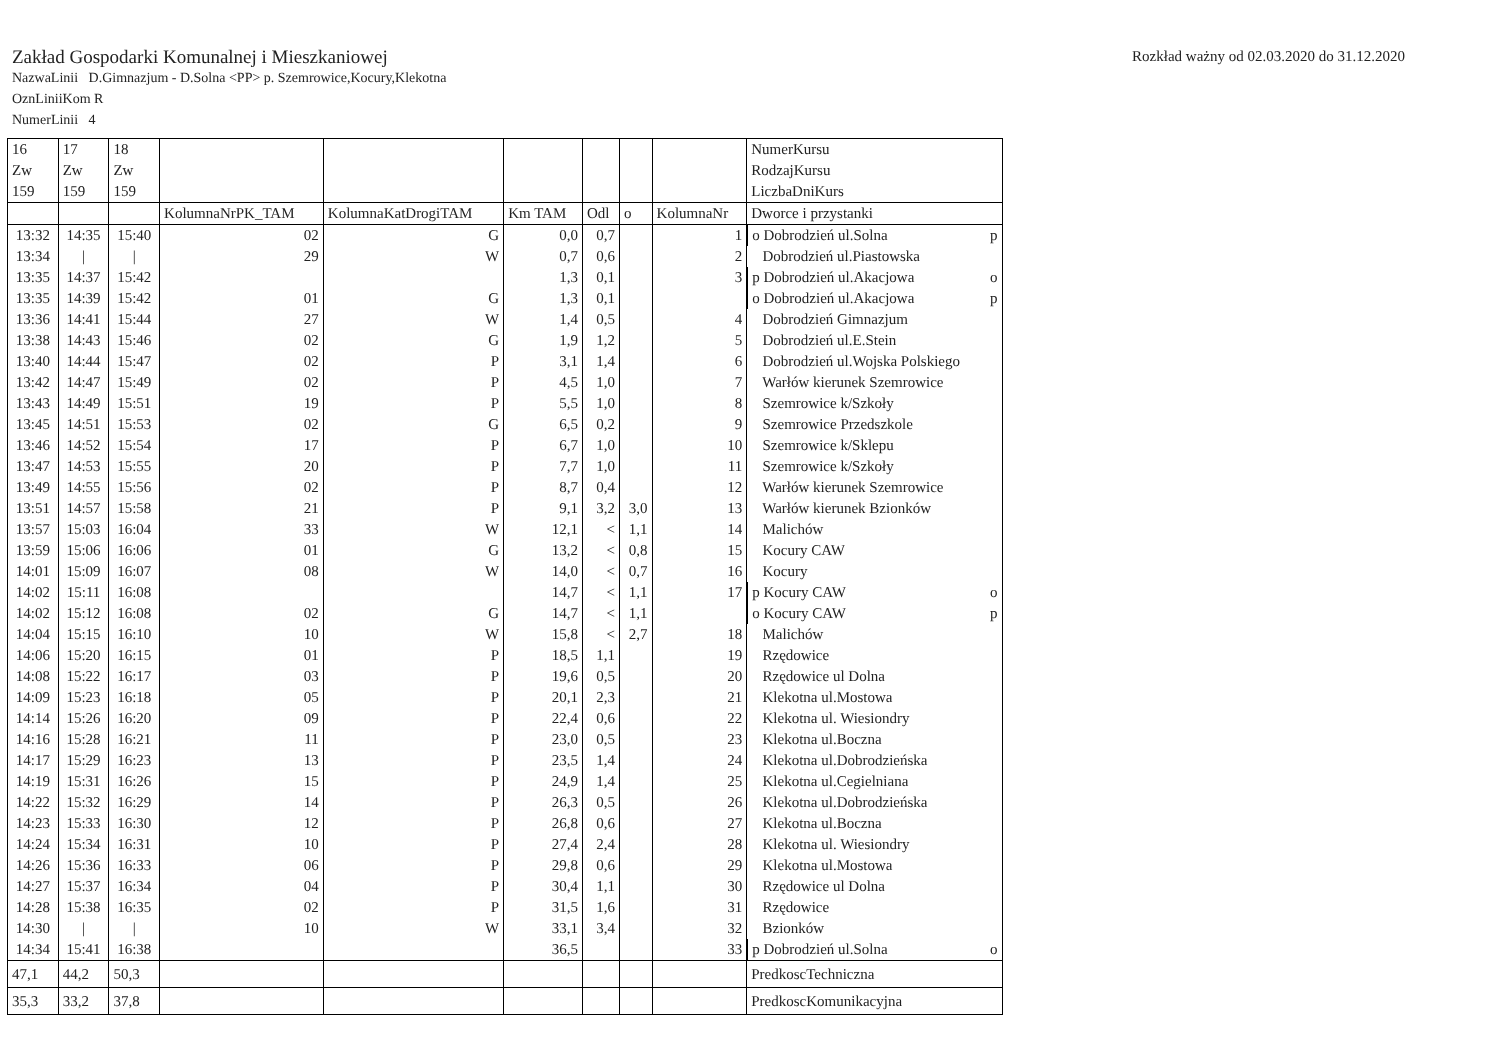Zakład Gospodarki Komunalnej i Mieszkaniowej
Rozkład ważny od 02.03.2020 do 31.12.2020
NazwaLinii D.Gimnazjum - D.Solna <PP> p. Szemrowice,Kocury,Klekotna
OznLiniiKom R
NumerLinii 4
| 16 Zw 159 | 17 Zw 159 | 18 Zw 159 | | | | | | | NumerKursu RodzajKursu LiczbaDniKurs |
| | | | KolumnaNrPK_TAM | KolumnaKatDrogiTAM | Km TAM | Odl | o | KolumnaNr | Dworce i przystanki |
| 13:32 | 14:35 | 15:40 | 02 | G | 0,0 | 0,7 | | 1 | o Dobrodzień ul.Solna p |
| 13:34 | / | / | 29 | W | 0,7 | 0,6 | | 2 | Dobrodzień ul.Piastowska |
| 13:35 | 14:37 | 15:42 | | | 1,3 | 0,1 | | 3 | p Dobrodzień ul.Akacjowa o |
| 13:35 | 14:39 | 15:42 | 01 | G | 1,3 | 0,1 | | | o Dobrodzień ul.Akacjowa p |
| 13:36 | 14:41 | 15:44 | 27 | W | 1,4 | 0,5 | | 4 | Dobrodzień Gimnazjum |
| 13:38 | 14:43 | 15:46 | 02 | G | 1,9 | 1,2 | | 5 | Dobrodzień ul.E.Stein |
| 13:40 | 14:44 | 15:47 | 02 | P | 3,1 | 1,4 | | 6 | Dobrodzień ul.Wojska Polskiego |
| 13:42 | 14:47 | 15:49 | 02 | P | 4,5 | 1,0 | | 7 | Warłów kierunek Szemrowice |
| 13:43 | 14:49 | 15:51 | 19 | P | 5,5 | 1,0 | | 8 | Szemrowice k/Szkoły |
| 13:45 | 14:51 | 15:53 | 02 | G | 6,5 | 0,2 | | 9 | Szemrowice Przedszkole |
| 13:46 | 14:52 | 15:54 | 17 | P | 6,7 | 1,0 | | 10 | Szemrowice k/Sklepu |
| 13:47 | 14:53 | 15:55 | 20 | P | 7,7 | 1,0 | | 11 | Szemrowice k/Szkoły |
| 13:49 | 14:55 | 15:56 | 02 | P | 8,7 | 0,4 | | 12 | Warłów kierunek Szemrowice |
| 13:51 | 14:57 | 15:58 | 21 | P | 9,1 | 3,2 | 3,0 | 13 | Warłów kierunek Bzionków |
| 13:57 | 15:03 | 16:04 | 33 | W | 12,1 | < | 1,1 | 14 | Malichów |
| 13:59 | 15:06 | 16:06 | 01 | G | 13,2 | < | 0,8 | 15 | Kocury CAW |
| 14:01 | 15:09 | 16:07 | 08 | W | 14,0 | < | 0,7 | 16 | Kocury |
| 14:02 | 15:11 | 16:08 | | | 14,7 | < | 1,1 | 17 | p Kocury CAW o |
| 14:02 | 15:12 | 16:08 | 02 | G | 14,7 | < | 1,1 | | o Kocury CAW p |
| 14:04 | 15:15 | 16:10 | 10 | W | 15,8 | < | 2,7 | 18 | Malichów |
| 14:06 | 15:20 | 16:15 | 01 | P | 18,5 | 1,1 | | 19 | Rzędowice |
| 14:08 | 15:22 | 16:17 | 03 | P | 19,6 | 0,5 | | 20 | Rzędowice ul Dolna |
| 14:09 | 15:23 | 16:18 | 05 | P | 20,1 | 2,3 | | 21 | Klekotna ul.Mostowa |
| 14:14 | 15:26 | 16:20 | 09 | P | 22,4 | 0,6 | | 22 | Klekotna ul. Wiesiondry |
| 14:16 | 15:28 | 16:21 | 11 | P | 23,0 | 0,5 | | 23 | Klekotna ul.Boczna |
| 14:17 | 15:29 | 16:23 | 13 | P | 23,5 | 1,4 | | 24 | Klekotna ul.Dobrodzieńska |
| 14:19 | 15:31 | 16:26 | 15 | P | 24,9 | 1,4 | | 25 | Klekotna ul.Cegielniana |
| 14:22 | 15:32 | 16:29 | 14 | P | 26,3 | 0,5 | | 26 | Klekotna ul.Dobrodzieńska |
| 14:23 | 15:33 | 16:30 | 12 | P | 26,8 | 0,6 | | 27 | Klekotna ul.Boczna |
| 14:24 | 15:34 | 16:31 | 10 | P | 27,4 | 2,4 | | 28 | Klekotna ul. Wiesiondry |
| 14:26 | 15:36 | 16:33 | 06 | P | 29,8 | 0,6 | | 29 | Klekotna ul.Mostowa |
| 14:27 | 15:37 | 16:34 | 04 | P | 30,4 | 1,1 | | 30 | Rzędowice ul Dolna |
| 14:28 | 15:38 | 16:35 | 02 | P | 31,5 | 1,6 | | 31 | Rzędowice |
| 14:30 | / | / | 10 | W | 33,1 | 3,4 | | 32 | Bzionków |
| 14:34 | 15:41 | 16:38 | | | 36,5 | | | 33 | p Dobrodzień ul.Solna o |
| 47,1 | 44,2 | 50,3 | | | | | | | PredkoscTechniczna |
| 35,3 | 33,2 | 37,8 | | | | | | | PredkoscKomunikacyjna |